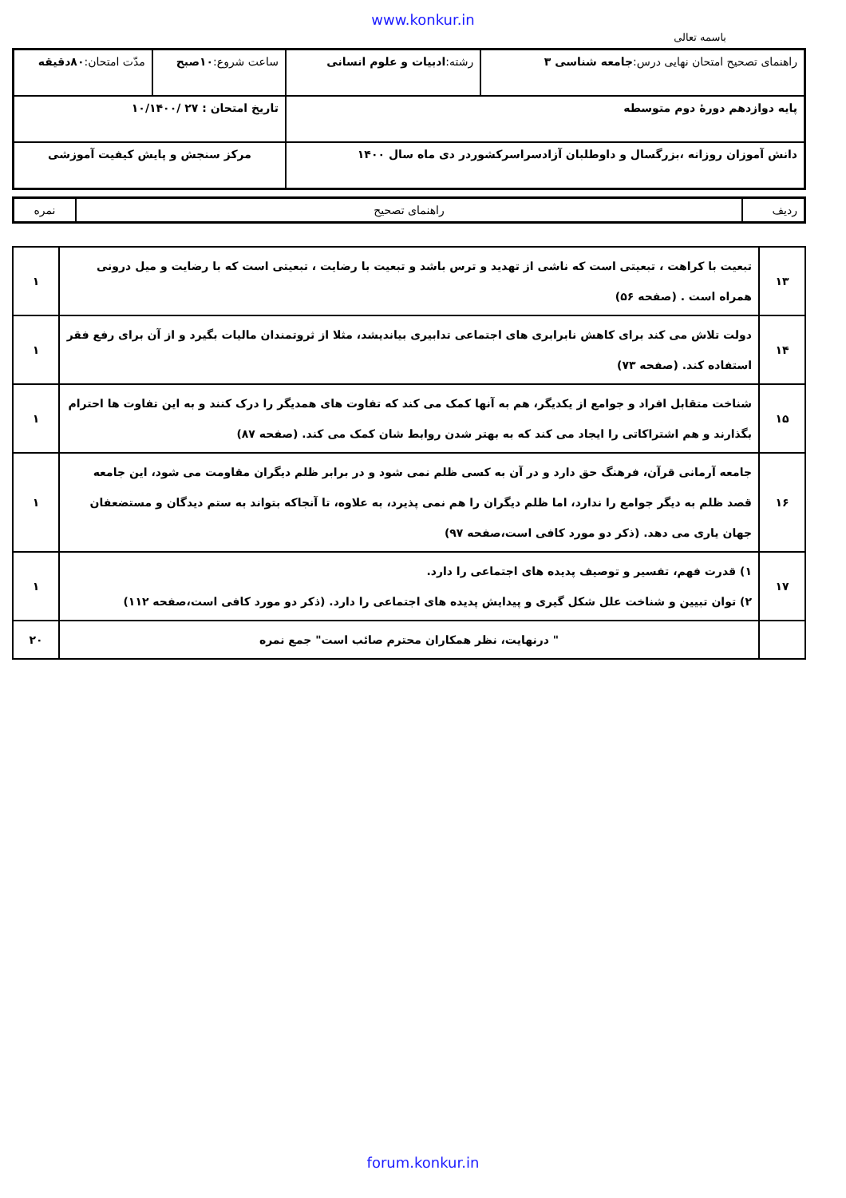www.konkur.in
باسمه تعالی
| راهنمای تصحیح امتحان نهایی درس: جامعه شناسی ۳ | رشته: ادبیات و علوم انسانی | ساعت شروع: ۱۰صبح | مدّت امتحان: ۸۰دقیقه |
| پایه دوازدهم دورهٔ دوم متوسطه | | تاریخ امتحان : ۲۷ /۱۰/۱۴۰۰ | |
| دانش آموزان روزانه ،بزرگسال و داوطلبان آزادسراسرکشوردر دی ماه سال ۱۴۰۰ | | مرکز سنجش و پایش کیفیت آموزشی | |
| ردیف | راهنمای تصحیح | نمره |
| ۱۳ | تبعیت با کراهت ، تبعیتی است که ناشی از تهدید و ترس باشد و تبعیت با رضایت ، تبعیتی است که با رضایت و میل درونی همراه است . (صفحه ۵۶) | ۱ |
| ۱۴ | دولت تلاش می کند برای کاهش نابرابری های اجتماعی تدابیری بیاندیشد، مثلا از ثروتمندان مالیات بگیرد و از آن برای رفع فقر استفاده کند. (صفحه ۷۳) | ۱ |
| ۱۵ | شناخت متقابل افراد و جوامع از یکدیگر، هم به آنها کمک می کند که تفاوت های همدیگر را درک کنند و به این تفاوت ها احترام بگذارند و هم اشتراکاتی را ایجاد می کند که به بهتر شدن روابط شان کمک می کند. (صفحه ۸۷) | ۱ |
| ۱۶ | جامعه آرمانی قرآن، فرهنگ حق دارد و در آن به کسی ظلم نمی شود و در برابر ظلم دیگران مقاومت می شود، این جامعه قصد ظلم به دیگر جوامع را ندارد، اما ظلم دیگران را هم نمی پذیرد، به علاوه، تا آنجاکه بتواند به ستم دیدگان و مستضعفان جهان یاری می دهد. (ذکر دو مورد کافی است،صفحه ۹۷) | ۱ |
| ۱۷ | ۱) قدرت فهم، تفسیر و توصیف پدیده های اجتماعی را دارد. ۲) توان تبیین و شناخت علل شکل گیری و پیدایش پدیده های اجتماعی را دارد. (ذکر دو مورد کافی است،صفحه ۱۱۲) | ۱ |
| | " درنهایت، نظر همکاران محترم صائب است" جمع نمره | ۲۰ |
forum.konkur.in